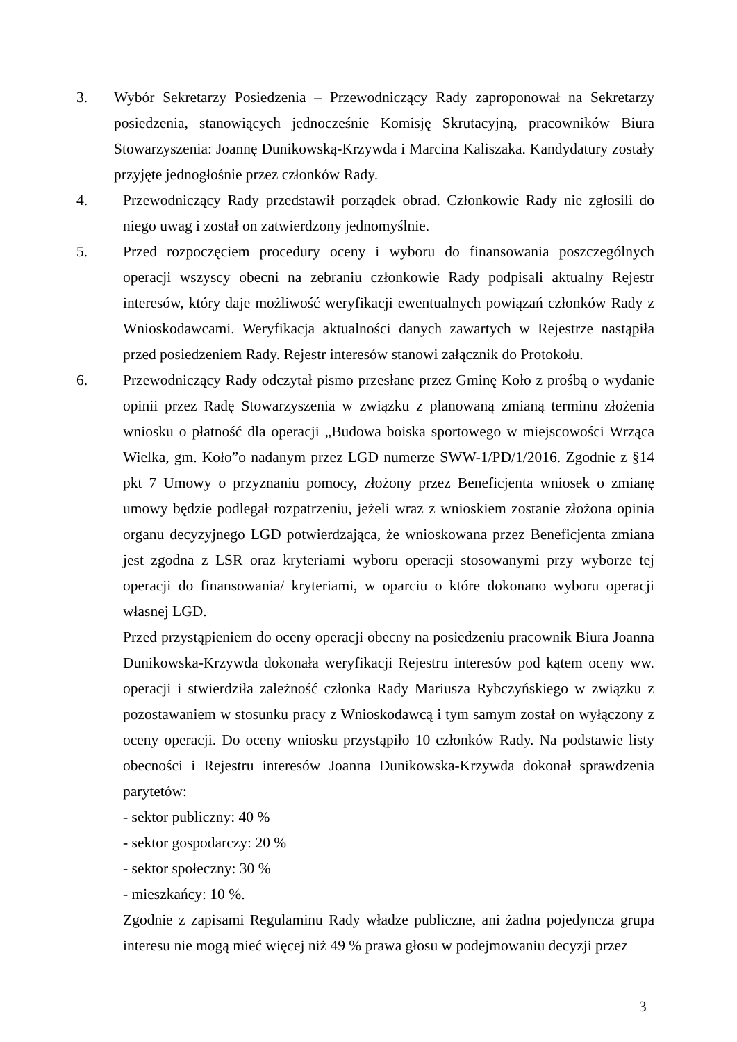3. Wybór Sekretarzy Posiedzenia – Przewodniczący Rady zaproponował na Sekretarzy posiedzenia, stanowiących jednocześnie Komisję Skrutacyjną, pracowników Biura Stowarzyszenia: Joannę Dunikowską-Krzywda i Marcina Kaliszaka. Kandydatury zostały przyjęte jednogłośnie przez członków Rady.
4. Przewodniczący Rady przedstawił porządek obrad. Członkowie Rady nie zgłosili do niego uwag i został on zatwierdzony jednomyślnie.
5. Przed rozpoczęciem procedury oceny i wyboru do finansowania poszczególnych operacji wszyscy obecni na zebraniu członkowie Rady podpisali aktualny Rejestr interesów, który daje możliwość weryfikacji ewentualnych powiązań członków Rady z Wnioskodawcami. Weryfikacja aktualności danych zawartych w Rejestrze nastąpiła przed posiedzeniem Rady. Rejestr interesów stanowi załącznik do Protokołu.
6. Przewodniczący Rady odczytał pismo przesłane przez Gminę Koło z prośbą o wydanie opinii przez Radę Stowarzyszenia w związku z planowaną zmianą terminu złożenia wniosku o płatność dla operacji „Budowa boiska sportowego w miejscowości Wrząca Wielka, gm. Koło”o nadanym przez LGD numerze SWW-1/PD/1/2016. Zgodnie z §14 pkt 7 Umowy o przyznaniu pomocy, złożony przez Beneficjenta wniosek o zmianę umowy będzie podlegał rozpatrzeniu, jeżeli wraz z wnioskiem zostanie złożona opinia organu decyzyjnego LGD potwierdzająca, że wnioskowana przez Beneficjenta zmiana jest zgodna z LSR oraz kryteriami wyboru operacji stosowanymi przy wyborze tej operacji do finansowania/ kryteriami, w oparciu o które dokonano wyboru operacji własnej LGD.
Przed przystąpieniem do oceny operacji obecny na posiedzeniu pracownik Biura Joanna Dunikowska-Krzywda dokonała weryfikacji Rejestru interesów pod kątem oceny ww. operacji i stwierdziła zależność członka Rady Mariusza Rybczyńskiego w związku z pozostawaniem w stosunku pracy z Wnioskodawcą i tym samym został on wyłączony z oceny operacji. Do oceny wniosku przystąpiło 10 członków Rady. Na podstawie listy obecności i Rejestru interesów Joanna Dunikowska-Krzywda dokonał sprawdzenia parytetów:
- sektor publiczny: 40 %
- sektor gospodarczy: 20 %
- sektor społeczny: 30 %
- mieszkańcy: 10 %.
Zgodnie z zapisami Regulaminu Rady władze publiczne, ani żadna pojedyncza grupa interesu nie mogą mieć więcej niż 49 % prawa głosu w podejmowaniu decyzji przez
3